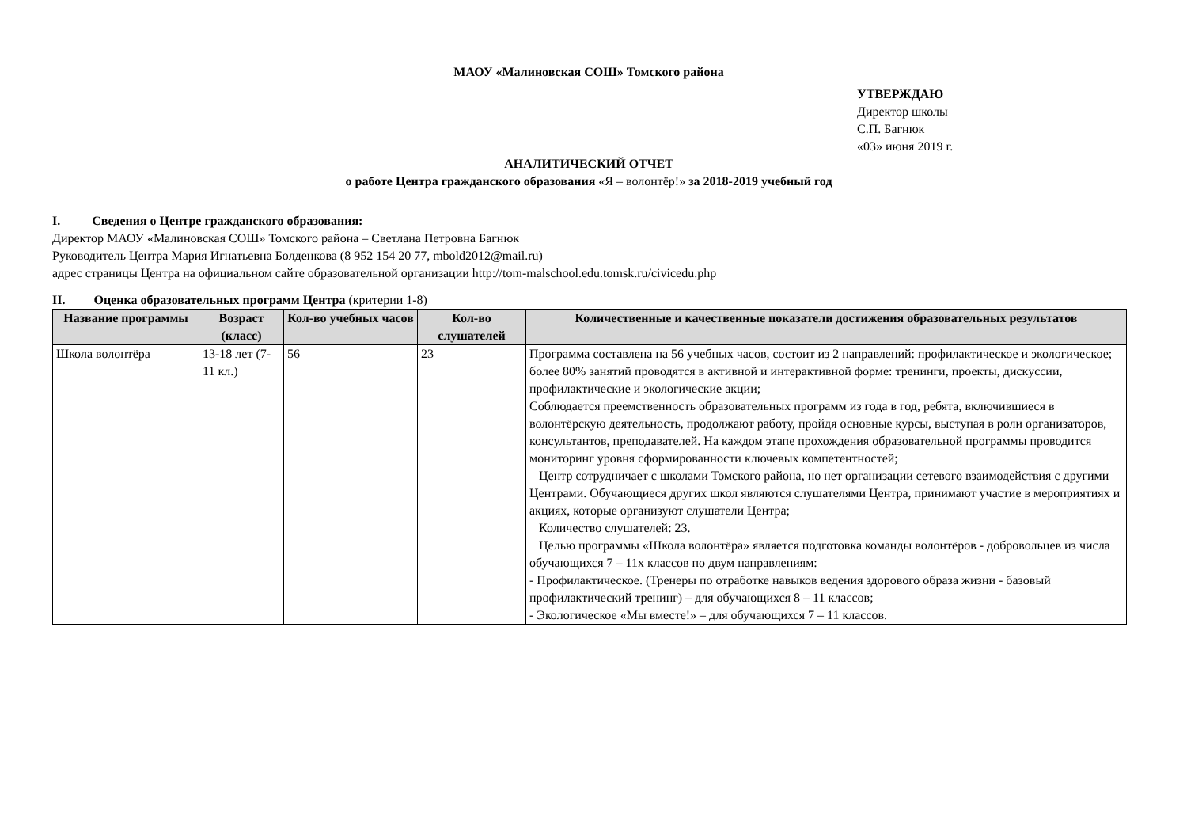МАОУ «Малиновская СОШ» Томского района
УТВЕРЖДАЮ
Директор школы
С.П. Багнюк
«03» июня 2019 г.
АНАЛИТИЧЕСКИЙ ОТЧЕТ
о работе Центра гражданского образования «Я – волонтёр!» за 2018-2019 учебный год
I. Сведения о Центре гражданского образования:
Директор МАОУ «Малиновская СОШ» Томского района – Светлана Петровна Багнюк
Руководитель Центра Мария Игнатьевна Болденкова (8 952 154 20 77, mbold2012@mail.ru)
адрес страницы Центра на официальном сайте образовательной организации http://tom-malschool.edu.tomsk.ru/civicedu.php
II. Оценка образовательных программ Центра (критерии 1-8)
| Название программы | Возраст (класс) | Кол-во учебных часов | Кол-во слушателей | Количественные и качественные показатели достижения образовательных результатов |
| --- | --- | --- | --- | --- |
| Школа волонтёра | 13-18 лет (7-11 кл.) | 56 | 23 | Программа составлена на 56 учебных часов, состоит из 2 направлений: профилактическое и экологическое; более 80% занятий проводятся в активной и интерактивной форме: тренинги, проекты, дискуссии, профилактические и экологические акции; Соблюдается преемственность образовательных программ из года в год, ребята, включившиеся в волонтёрскую деятельность, продолжают работу, пройдя основные курсы, выступая в роли организаторов, консультантов, преподавателей. На каждом этапе прохождения образовательной программы проводится мониторинг уровня сформированности ключевых компетентностей; Центр сотрудничает с школами Томского района, но нет организации сетевого взаимодействия с другими Центрами. Обучающиеся других школ являются слушателями Центра, принимают участие в мероприятиях и акциях, которые организуют слушатели Центра; Количество слушателей: 23. Целью программы «Школа волонтёра» является подготовка команды волонтёров - добровольцев из числа обучающихся 7 – 11х классов по двум направлениям: - Профилактическое. (Тренеры по отработке навыков ведения здорового образа жизни - базовый профилактический тренинг) – для обучающихся 8 – 11 классов; - Экологическое «Мы вместе!» – для обучающихся 7 – 11 классов. |